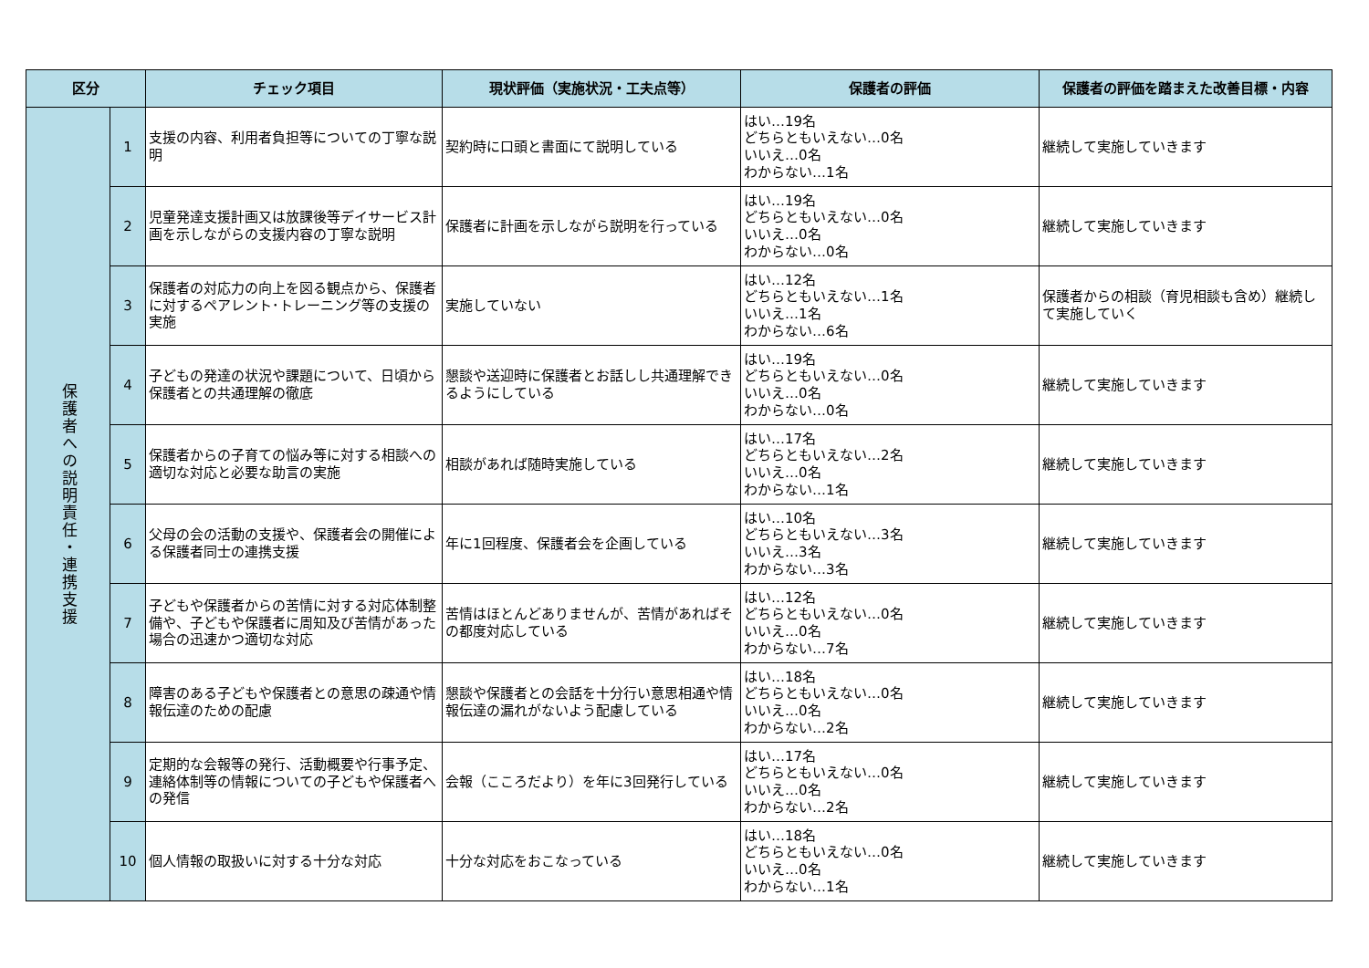| 区分 | | チェック項目 | 現状評価（実施状況・工夫点等） | 保護者の評価 | 保護者の評価を踏まえた改善目標・内容 |
| --- | --- | --- | --- | --- | --- |
| 保護者への説明責任・連携支援 | 1 | 支援の内容、利用者負担等についての丁寧な説明 | 契約時に口頭と書面にて説明している | はい…19名 どちらともいえない…0名 いいえ…0名 わからない…1名 | 継続して実施していきます |
| | 2 | 児童発達支援計画又は放課後等デイサービス計画を示しながらの支援内容の丁寧な説明 | 保護者に計画を示しながら説明を行っている | はい…19名 どちらともいえない…0名 いいえ…0名 わからない…0名 | 継続して実施していきます |
| | 3 | 保護者の対応力の向上を図る観点から、保護者に対するペアレント･トレーニング等の支援の実施 | 実施していない | はい…12名 どちらともいえない…1名 いいえ…1名 わからない…6名 | 保護者からの相談（育児相談も含め）継続して実施していく |
| | 4 | 子どもの発達の状況や課題について、日頃から保護者との共通理解の徹底 | 懇談や送迎時に保護者とお話しし共通理解できるようにしている | はい…19名 どちらともいえない…0名 いいえ…0名 わからない…0名 | 継続して実施していきます |
| | 5 | 保護者からの子育ての悩み等に対する相談への適切な対応と必要な助言の実施 | 相談があれば随時実施している | はい…17名 どちらともいえない…2名 いいえ…0名 わからない…1名 | 継続して実施していきます |
| | 6 | 父母の会の活動の支援や、保護者会の開催による保護者同士の連携支援 | 年に1回程度、保護者会を企画している | はい…10名 どちらともいえない…3名 いいえ…3名 わからない…3名 | 継続して実施していきます |
| | 7 | 子どもや保護者からの苦情に対する対応体制整備や、子どもや保護者に周知及び苦情があった場合の迅速かつ適切な対応 | 苦情はほとんどありませんが、苦情があればその都度対応している | はい…12名 どちらともいえない…0名 いいえ…0名 わからない…7名 | 継続して実施していきます |
| | 8 | 障害のある子どもや保護者との意思の疎通や情報伝達のための配慮 | 懇談や保護者との会話を十分行い意思相通や情報伝達の漏れがないよう配慮している | はい…18名 どちらともいえない…0名 いいえ…0名 わからない…2名 | 継続して実施していきます |
| | 9 | 定期的な会報等の発行、活動概要や行事予定、連絡体制等の情報についての子どもや保護者への発信 | 会報（こころだより）を年に3回発行している | はい…17名 どちらともいえない…0名 いいえ…0名 わからない…2名 | 継続して実施していきます |
| | 10 | 個人情報の取扱いに対する十分な対応 | 十分な対応をおこなっている | はい…18名 どちらともいえない…0名 いいえ…0名 わからない…1名 | 継続して実施していきます |